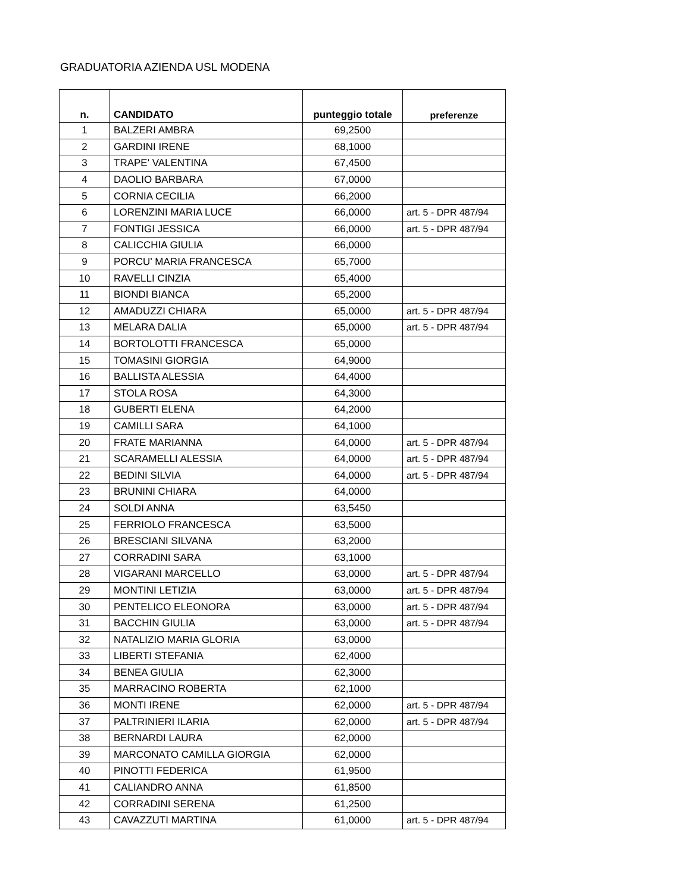GRADUATORIA AZIENDA USL MODENA
| n. | CANDIDATO | punteggio totale | preferenze |
| --- | --- | --- | --- |
| 1 | BALZERI AMBRA | 69,2500 | |
| 2 | GARDINI IRENE | 68,1000 | |
| 3 | TRAPE' VALENTINA | 67,4500 | |
| 4 | DAOLIO BARBARA | 67,0000 | |
| 5 | CORNIA CECILIA | 66,2000 | |
| 6 | LORENZINI MARIA LUCE | 66,0000 | art. 5 - DPR 487/94 |
| 7 | FONTIGI JESSICA | 66,0000 | art. 5 - DPR 487/94 |
| 8 | CALICCHIA GIULIA | 66,0000 | |
| 9 | PORCU' MARIA FRANCESCA | 65,7000 | |
| 10 | RAVELLI CINZIA | 65,4000 | |
| 11 | BIONDI BIANCA | 65,2000 | |
| 12 | AMADUZZI CHIARA | 65,0000 | art. 5 - DPR 487/94 |
| 13 | MELARA DALIA | 65,0000 | art. 5 - DPR 487/94 |
| 14 | BORTOLOTTI FRANCESCA | 65,0000 | |
| 15 | TOMASINI GIORGIA | 64,9000 | |
| 16 | BALLISTA ALESSIA | 64,4000 | |
| 17 | STOLA ROSA | 64,3000 | |
| 18 | GUBERTI ELENA | 64,2000 | |
| 19 | CAMILLI SARA | 64,1000 | |
| 20 | FRATE MARIANNA | 64,0000 | art. 5 - DPR 487/94 |
| 21 | SCARAMELLI ALESSIA | 64,0000 | art. 5 - DPR 487/94 |
| 22 | BEDINI SILVIA | 64,0000 | art. 5 - DPR 487/94 |
| 23 | BRUNINI CHIARA | 64,0000 | |
| 24 | SOLDI ANNA | 63,5450 | |
| 25 | FERRIOLO FRANCESCA | 63,5000 | |
| 26 | BRESCIANI SILVANA | 63,2000 | |
| 27 | CORRADINI SARA | 63,1000 | |
| 28 | VIGARANI MARCELLO | 63,0000 | art. 5 - DPR 487/94 |
| 29 | MONTINI LETIZIA | 63,0000 | art. 5 - DPR 487/94 |
| 30 | PENTELICO ELEONORA | 63,0000 | art. 5 - DPR 487/94 |
| 31 | BACCHIN GIULIA | 63,0000 | art. 5 - DPR 487/94 |
| 32 | NATALIZIO MARIA GLORIA | 63,0000 | |
| 33 | LIBERTI STEFANIA | 62,4000 | |
| 34 | BENEA GIULIA | 62,3000 | |
| 35 | MARRACINO ROBERTA | 62,1000 | |
| 36 | MONTI IRENE | 62,0000 | art. 5 - DPR 487/94 |
| 37 | PALTRINIERI ILARIA | 62,0000 | art. 5 - DPR 487/94 |
| 38 | BERNARDI LAURA | 62,0000 | |
| 39 | MARCONATO CAMILLA GIORGIA | 62,0000 | |
| 40 | PINOTTI FEDERICA | 61,9500 | |
| 41 | CALIANDRO ANNA | 61,8500 | |
| 42 | CORRADINI SERENA | 61,2500 | |
| 43 | CAVAZZUTI MARTINA | 61,0000 | art. 5 - DPR 487/94 |